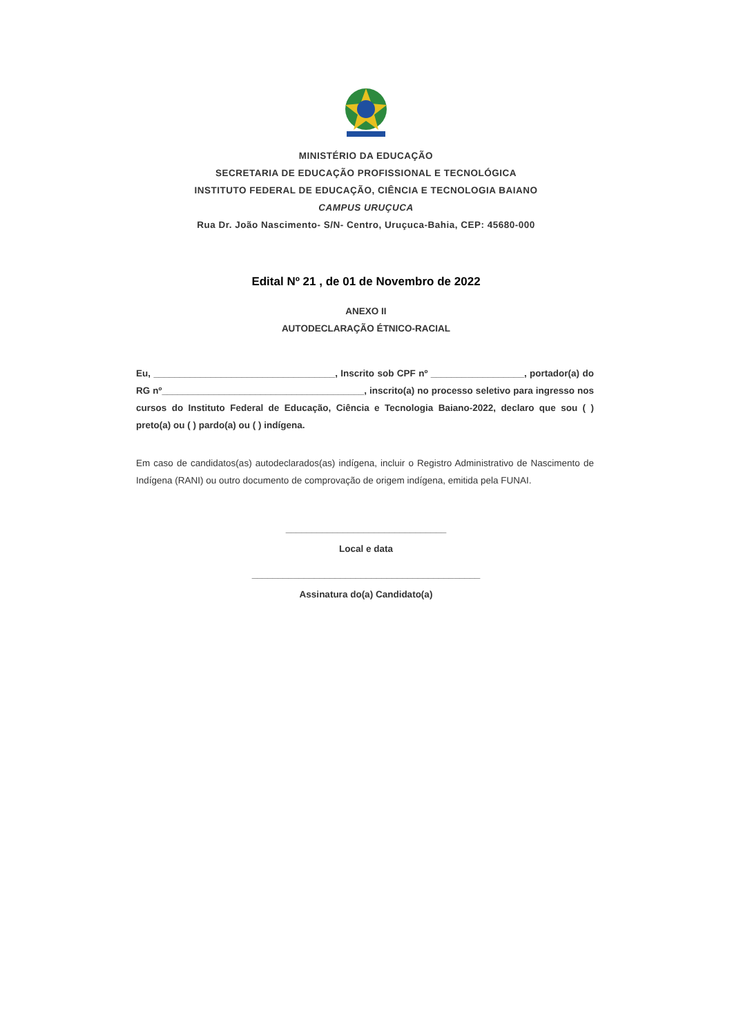MINISTÉRIO DA EDUCAÇÃO
SECRETARIA DE EDUCAÇÃO PROFISSIONAL E TECNOLÓGICA
INSTITUTO FEDERAL DE EDUCAÇÃO, CIÊNCIA E TECNOLOGIA BAIANO
CAMPUS URUÇUCA
Rua Dr. João Nascimento- S/N- Centro, Uruçuca-Bahia, CEP: 45680-000
Edital Nº 21 , de 01 de Novembro de 2022
ANEXO II
AUTODECLARAÇÃO ÉTNICO-RACIAL
Eu, ___________________________________, Inscrito sob CPF nº __________________, portador(a) do RG nº_______________________________________, inscrito(a) no processo seletivo para ingresso nos cursos do Instituto Federal de Educação, Ciência e Tecnologia Baiano-2022, declaro que sou ( ) preto(a) ou ( ) pardo(a) ou ( ) indígena.
Em caso de candidatos(as) autodeclarados(as) indígena, incluir o Registro Administrativo de Nascimento de Indígena (RANI) ou outro documento de comprovação de origem indígena, emitida pela FUNAI.
_______________________________
Local e data
____________________________________________
Assinatura do(a) Candidato(a)